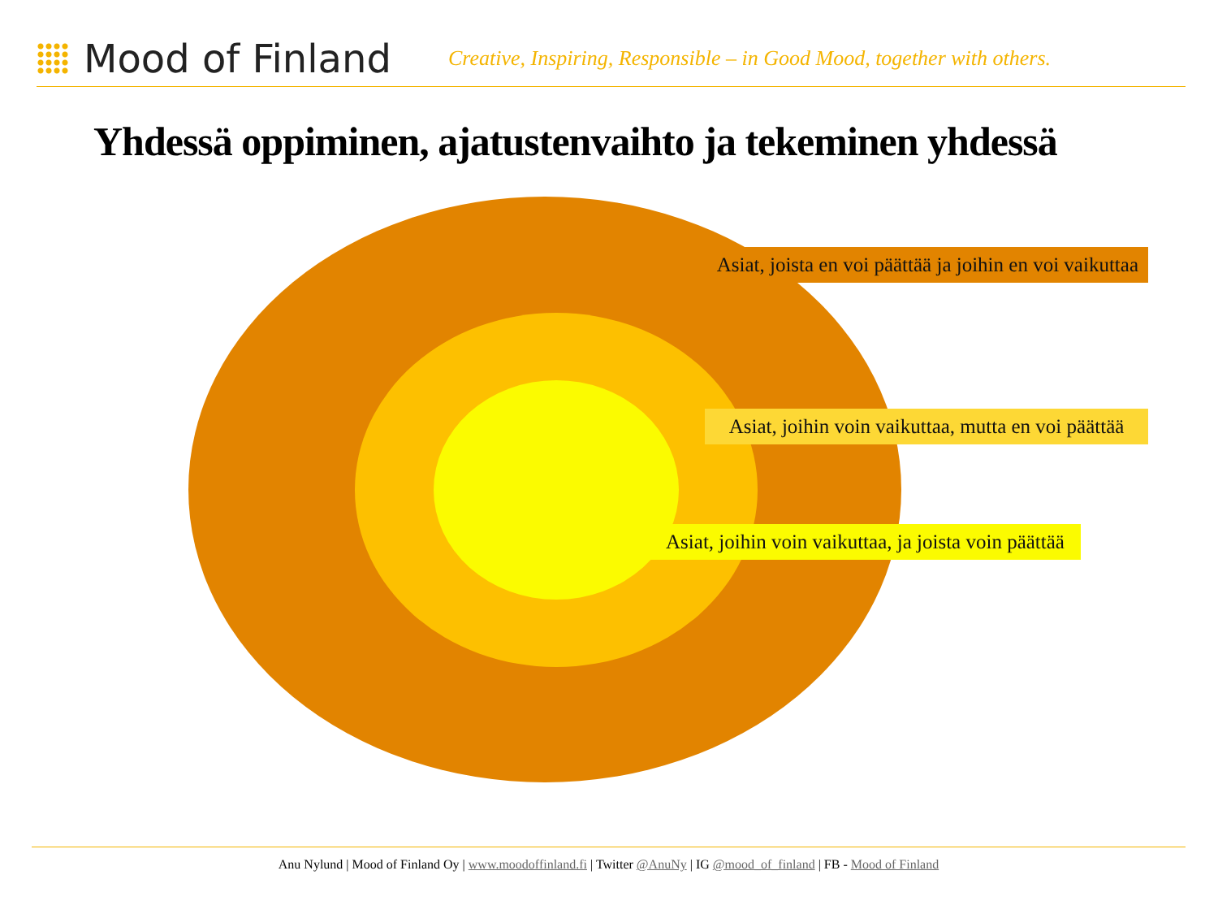Mood of Finland
Creative, Inspiring, Responsible – in Good Mood, together with others.
Yhdessä oppiminen, ajatustenvaihto ja tekeminen yhdessä
Asiat, joista en voi päättää ja joihin en voi vaikuttaa
Asiat, joihin voin vaikuttaa, mutta en voi päättää
Asiat, joihin voin vaikuttaa, ja joista voin päättää
Anu Nylund | Mood of Finland Oy | www.moodoffinland.fi | Twitter @AnuNy | IG @mood_of_finland | FB - Mood of Finland